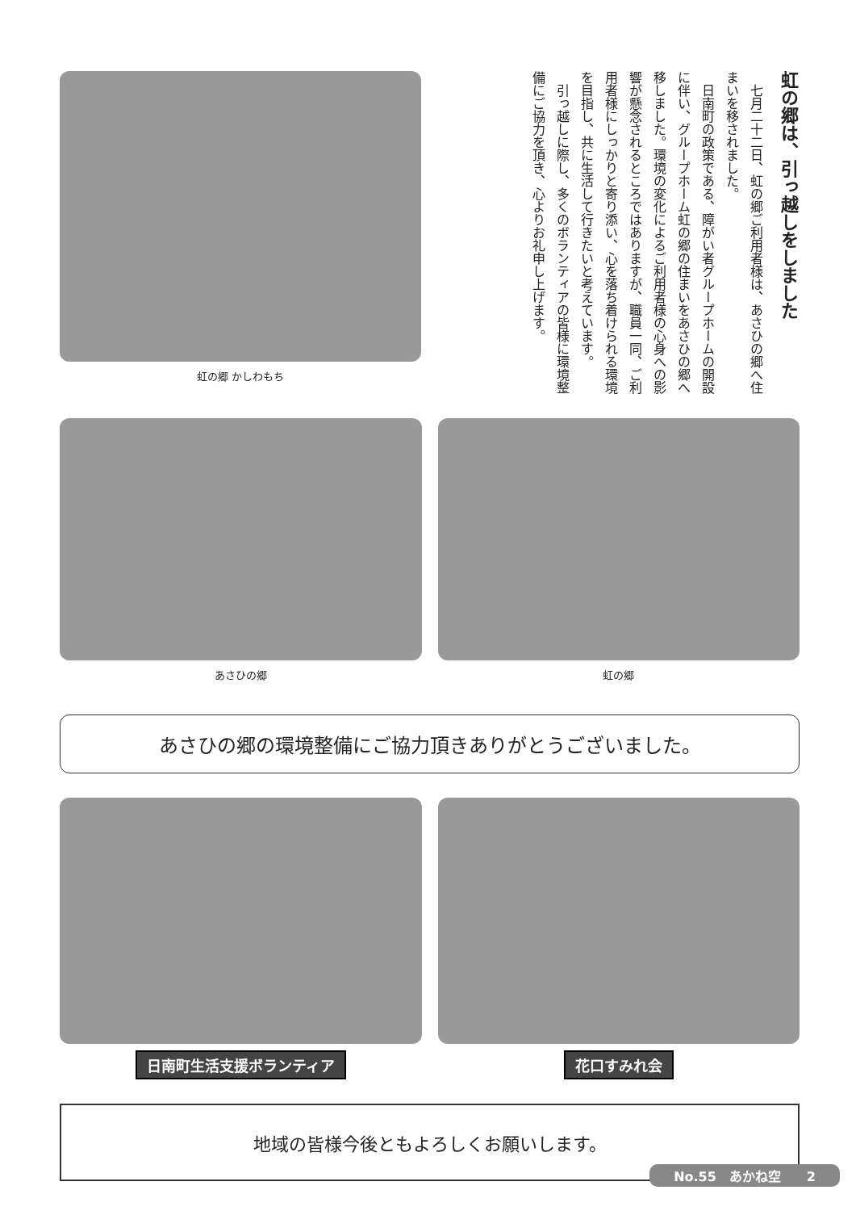虹の郷 かしわもち
虹の郷は、引っ越しをしました
　七月二十二日、虹の郷ご利用者様は、あさひの郷へ住まいを移されました。
　日南町の政策である、障がい者グループホームの開設に伴い、グループホーム虹の郷の住まいをあさひの郷へ移しました。環境の変化によるご利用者様の心身への影響が懸念されるところではありますが、職員一同、ご利用者様にしっかりと寄り添い、心を落ち着けられる環境を目指し、共に生活して行きたいと考えています。
　引っ越しに際し、多くのボランティアの皆様に環境整備にご協力を頂き、心よりお礼申し上げます。
あさひの郷 虹の郷
あさひの郷の環境整備にご協力頂きありがとうございました。
日南町生活支援ボランティア 花口すみれ会
地域の皆様今後ともよろしくお願いします。
No.55　あかね空　　2